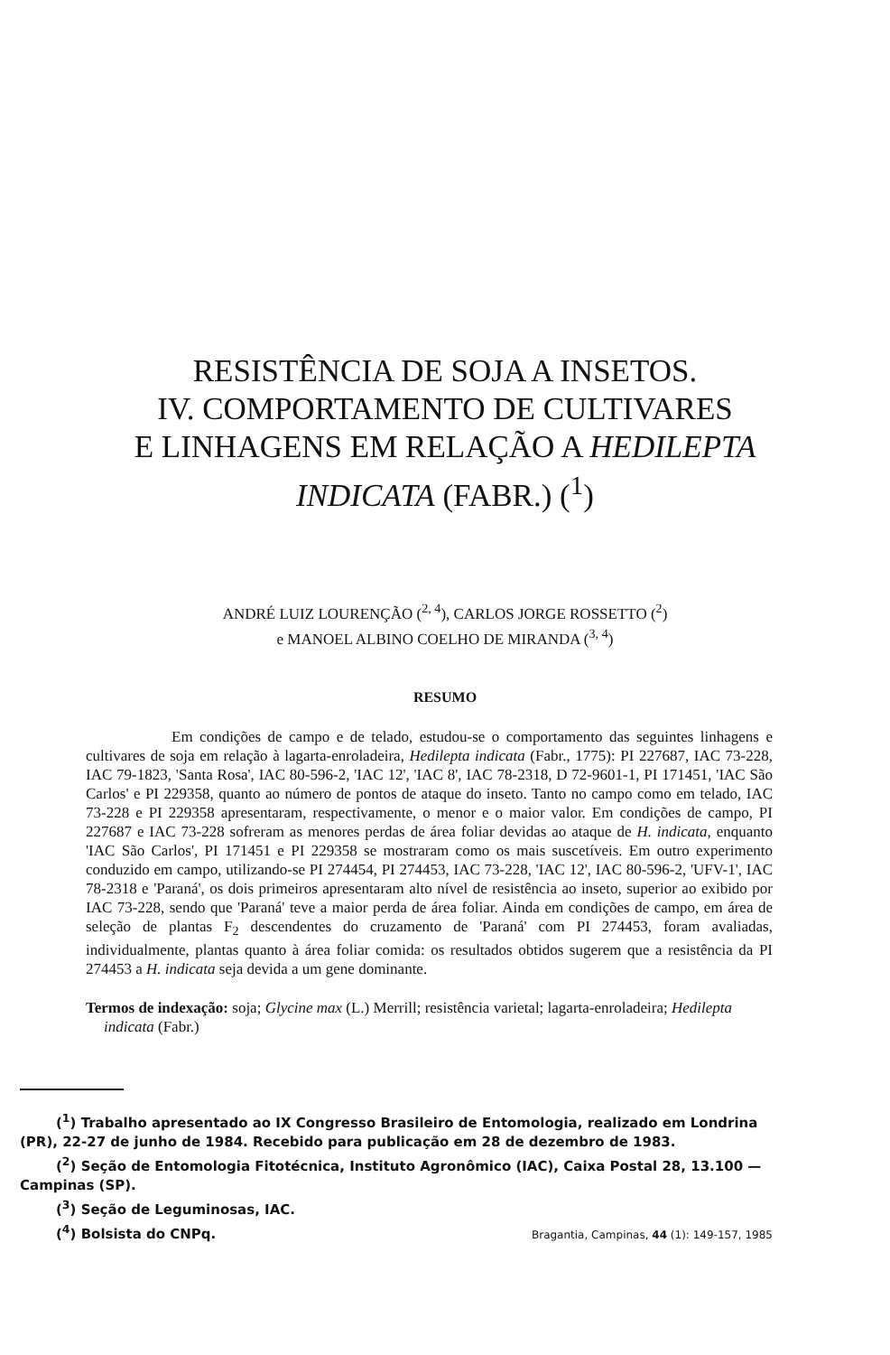RESISTÊNCIA DE SOJA A INSETOS.
IV. COMPORTAMENTO DE CULTIVARES
E LINHAGENS EM RELAÇÃO A HEDILEPTA
INDICATA (FABR.) (<sup>1</sup>)
ANDRÉ LUIZ LOURENÇÃO (<sup>2, 4</sup>), CARLOS JORGE ROSSETTO (<sup>2</sup>)
e MANOEL ALBINO COELHO DE MIRANDA (<sup>3, 4</sup>)
RESUMO
Em condições de campo e de telado, estudou-se o comportamento das seguintes linhagens e cultivares de soja em relação à lagarta-enroladeira, Hedilepta indicata (Fabr., 1775): PI 227687, IAC 73-228, IAC 79-1823, 'Santa Rosa', IAC 80-596-2, 'IAC 12', 'IAC 8', IAC 78-2318, D 72-9601-1, PI 171451, 'IAC São Carlos' e PI 229358, quanto ao número de pontos de ataque do inseto. Tanto no campo como em telado, IAC 73-228 e PI 229358 apresentaram, respectivamente, o menor e o maior valor. Em condições de campo, PI 227687 e IAC 73-228 sofreram as menores perdas de área foliar devidas ao ataque de H. indicata, enquanto 'IAC São Carlos', PI 171451 e PI 229358 se mostraram como os mais suscetíveis. Em outro experimento conduzido em campo, utilizando-se PI 274454, PI 274453, IAC 73-228, 'IAC 12', IAC 80-596-2, 'UFV-1', IAC 78-2318 e 'Paraná', os dois primeiros apresentaram alto nível de resistência ao inseto, superior ao exibido por IAC 73-228, sendo que 'Paraná' teve a maior perda de área foliar. Ainda em condições de campo, em área de seleção de plantas F<sub>2</sub> descendentes do cruzamento de 'Paraná' com PI 274453, foram avaliadas, individualmente, plantas quanto à área foliar comida: os resultados obtidos sugerem que a resistência da PI 274453 a H. indicata seja devida a um gene dominante.
Termos de indexação: soja; Glycine max (L.) Merrill; resistência varietal; lagarta-enroladeira; Hedilepta indicata (Fabr.)
(<sup>1</sup>) Trabalho apresentado ao IX Congresso Brasileiro de Entomologia, realizado em Londrina (PR), 22-27 de junho de 1984. Recebido para publicação em 28 de dezembro de 1983.
(<sup>2</sup>) Seção de Entomologia Fitotécnica, Instituto Agronômico (IAC), Caixa Postal 28, 13.100 — Campinas (SP).
(<sup>3</sup>) Seção de Leguminosas, IAC.
(<sup>4</sup>) Bolsista do CNPq.
Bragantia, Campinas, 44 (1): 149-157, 1985